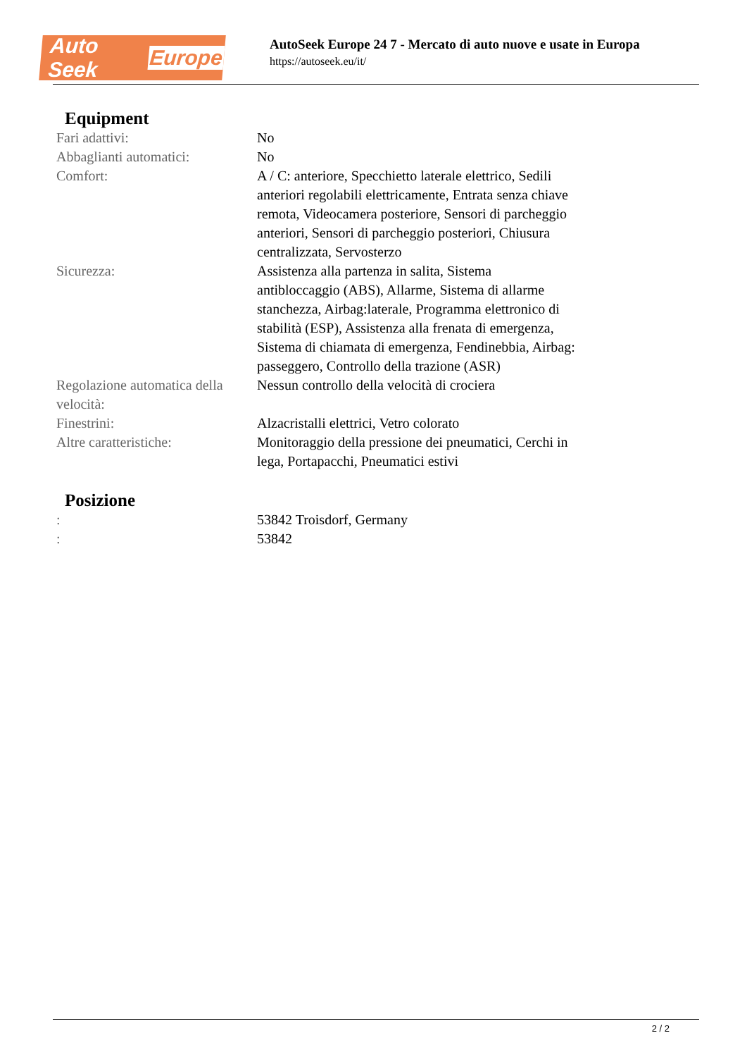Auto Seek Europe
AutoSeek Europe 24 7 - Mercato di auto nuove e usate in Europa
https://autoseek.eu/it/
Equipment
| Fari adattivi: | No |
| Abbaglianti automatici: | No |
| Comfort: | A / C: anteriore, Specchietto laterale elettrico, Sedili anteriori regolabili elettricamente, Entrata senza chiave remota, Videocamera posteriore, Sensori di parcheggio anteriori, Sensori di parcheggio posteriori, Chiusura centralizzata, Servosterzo |
| Sicurezza: | Assistenza alla partenza in salita, Sistema antibloccaggio (ABS), Allarme, Sistema di allarme stanchezza, Airbag:laterale, Programma elettronico di stabilità (ESP), Assistenza alla frenata di emergenza, Sistema di chiamata di emergenza, Fendinebbia, Airbag: passeggero, Controllo della trazione (ASR) |
| Regolazione automatica della velocità: | Nessun controllo della velocità di crociera |
| Finestrini: | Alzacristalli elettrici, Vetro colorato |
| Altre caratteristiche: | Monitoraggio della pressione dei pneumatici, Cerchi in lega, Portapacchi, Pneumatici estivi |
Posizione
| : | 53842 Troisdorf, Germany |
| : | 53842 |
2 / 2